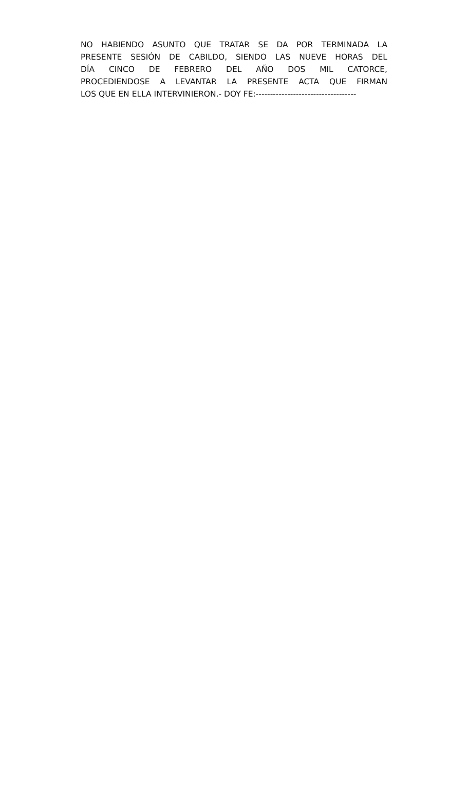NO HABIENDO ASUNTO QUE TRATAR SE DA POR TERMINADA LA
PRESENTE SESIÓN DE CABILDO, SIENDO LAS NUEVE HORAS DEL
DÍA CINCO DE FEBRERO DEL AÑO DOS MIL CATORCE,
PROCEDIENDOSE A LEVANTAR LA PRESENTE ACTA QUE FIRMAN
LOS QUE EN ELLA INTERVINIERON.- DOY FE:-----------------------------------